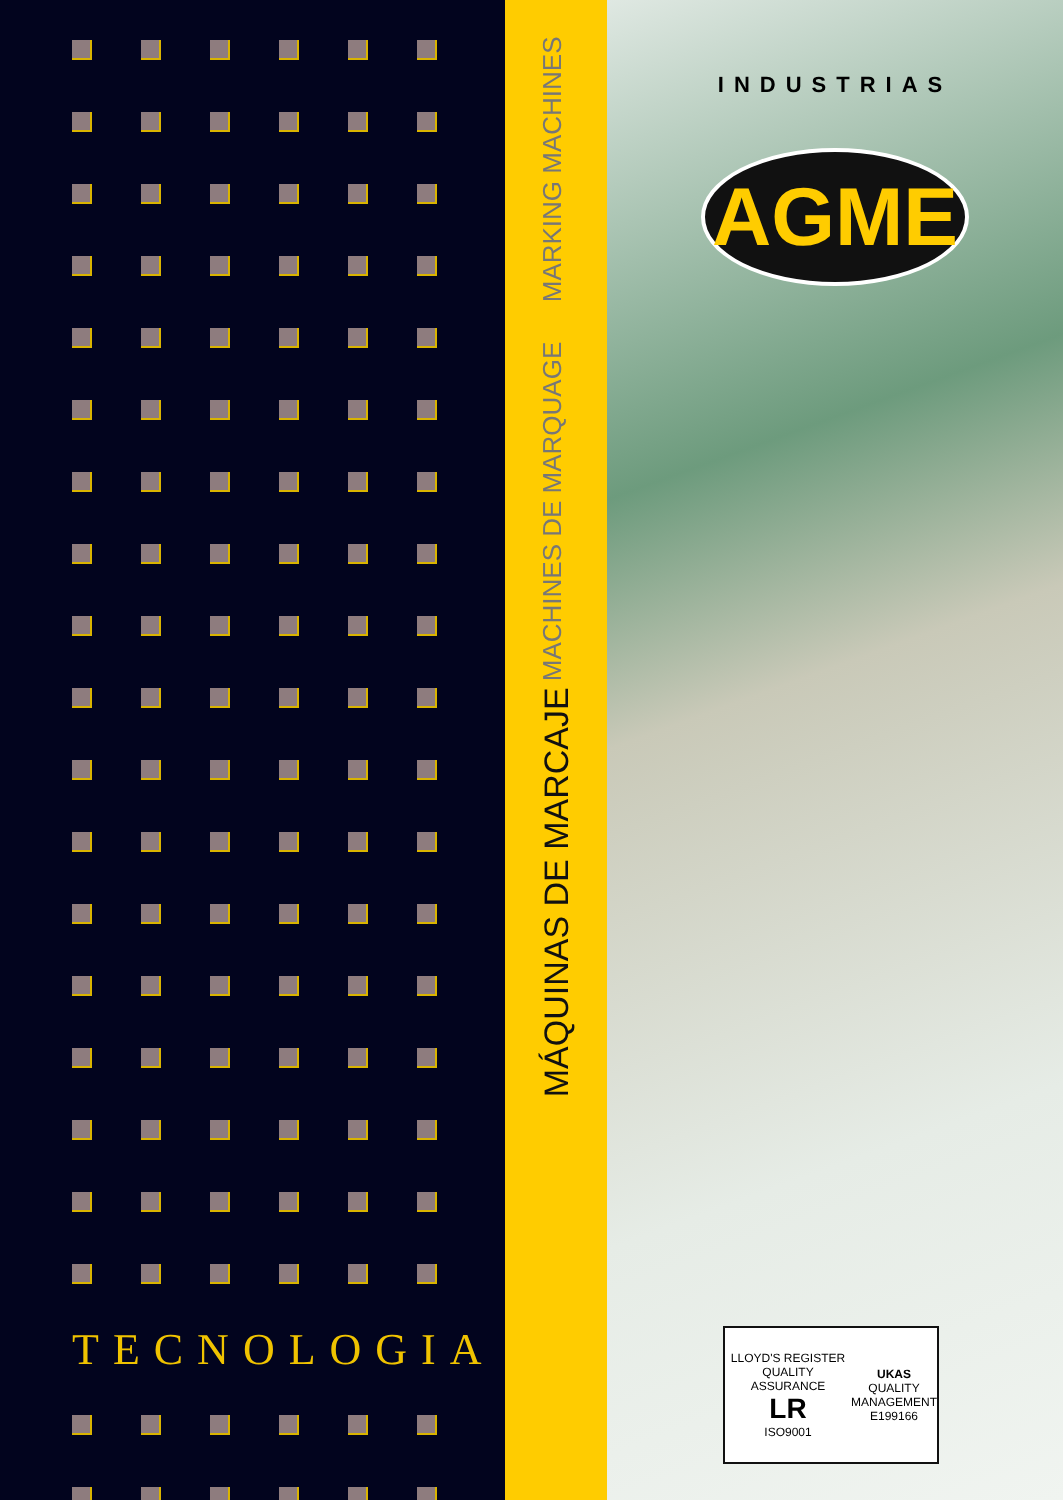TECNOLOGIA
MÁQUINAS DE MARCAJE
MACHINES DE MARQUAGE MARKING MACHINES
INDUSTRIAS
AGME
LLOYD'S REGISTER QUALITY ASSURANCE
LR
ISO9001
UKAS
QUALITY
MANAGEMENT
E199166